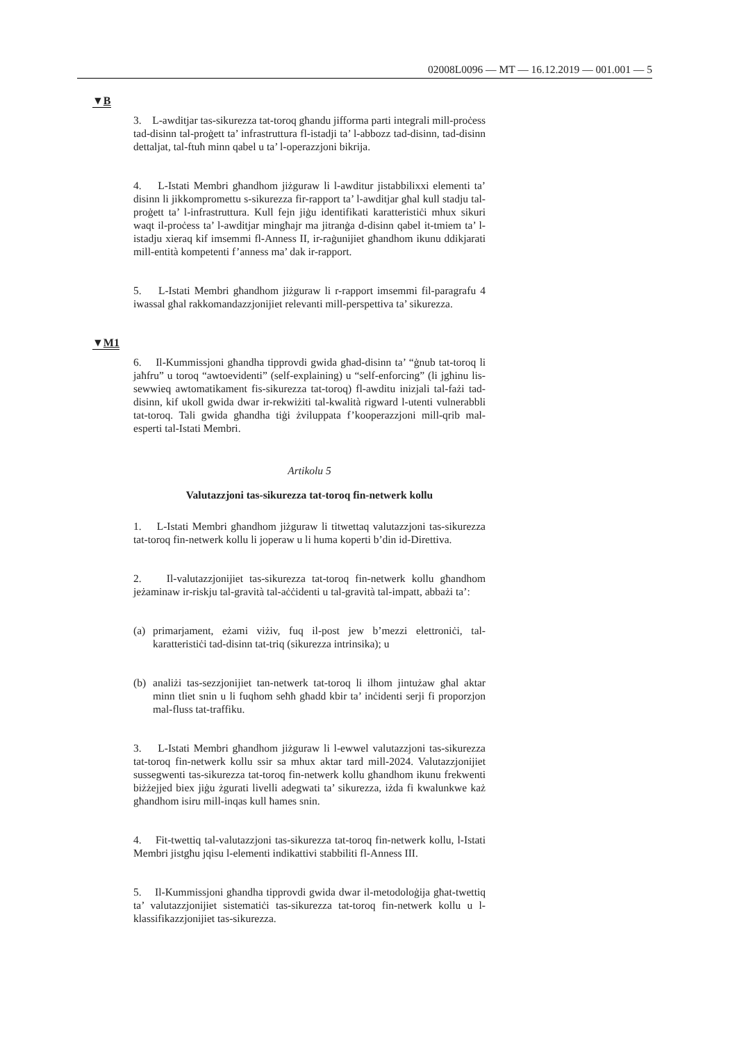02008L0096 — MT — 16.12.2019 — 001.001 — 5
▼B
3. L-awditjar tas-sikurezza tat-toroq għandu jifforma parti integrali mill-proċess tad-disinn tal-proġett ta’ infrastruttura fl-istadji ta’ l-abbozz tad-disinn, tad-disinn dettaljat, tal-ftuħ minn qabel u ta’ l-operazzjoni bikrija.
4. L-Istati Membri għandhom jiżguraw li l-awditur jistabbilixxi elementi ta’ disinn li jikkompromettu s-sikurezza fir-rapport ta’ l-awditjar għal kull stadju tal-proġett ta’ l-infrastruttura. Kull fejn jiġu identifikati karatteristiċi mhux sikuri waqt il-proċess ta’ l-awditjar mingħajr ma jitranġa d-disinn qabel it-tmiem ta’ l-istadju xieraq kif imsemmi fl-Anness II, ir-raġunijiet għandhom ikunu ddikjarati mill-entità kompetenti f’anness ma’ dak ir-rapport.
5. L-Istati Membri għandhom jiżguraw li r-rapport imsemmi fil-paragrafu 4 iwassal għal rakkomandazzjonijiet relevanti mill-perspettiva ta’ sikurezza.
▼M1
6. Il-Kummissjoni għandha tipprovdi gwida għad-disinn ta’ “ġnub tat-toroq li jaħfru” u toroq “awtoevidenti” (self-explaining) u “self-enforcing” (li jgħinu lis-sewwieq awtomatikament fis-sikurezza tat-toroq) fl-awditu inizjali tal-fażi tad-disinn, kif ukoll gwida dwar ir-rekwiżiti tal-kwalità rigward l-utenti vulnerabbli tat-toroq. Tali gwida għandha tiġi żviluppata f’kooperazzjoni mill-qrib mal-esperti tal-Istati Membri.
Artikolu 5
Valutazzjoni tas-sikurezza tat-toroq fin-netwerk kollu
1. L-Istati Membri għandhom jiżguraw li titwettaq valutazzjoni tas-sikurezza tat-toroq fin-netwerk kollu li joperaw u li huma koperti b’din id-Direttiva.
2. Il-valutazzjonijiet tas-sikurezza tat-toroq fin-netwerk kollu għandhom jeżaminaw ir-riskju tal-gravità tal-aċċidenti u tal-gravità tal-impatt, abbażi ta’:
(a) primarjament, eżami viżiv, fuq il-post jew b’mezzi elettroniċi, tal-karatteristiċi tad-disinn tat-triq (sikurezza intrinsika); u
(b) analiżi tas-sezzjonijiet tan-netwerk tat-toroq li ilhom jintużaw għal aktar minn tliet snin u li fuqhom seħħ għadd kbir ta’ inċidenti serji fi proporzjon mal-fluss tat-traffiku.
3. L-Istati Membri għandhom jiżguraw li l-ewwel valutazzjoni tas-sikurezza tat-toroq fin-netwerk kollu ssir sa mhux aktar tard mill-2024. Valutazzjonijiet sussegwenti tas-sikurezza tat-toroq fin-netwerk kollu għandhom ikunu frekwenti biżżejjed biex jiġu żgurati livelli adegwati ta’ sikurezza, iżda fi kwalunkwe każ għandhom isiru mill-inqas kull ħames snin.
4. Fit-twettiq tal-valutazzjoni tas-sikurezza tat-toroq fin-netwerk kollu, l-Istati Membri jistgħu jqisu l-elementi indikattivi stabbiliti fl-Anness III.
5. Il-Kummissjoni għandha tipprovdi gwida dwar il-metodoloġija għat-twettiq ta’ valutazzjonijiet sistematiċi tas-sikurezza tat-toroq fin-netwerk kollu u l-klassifikazzjonijiet tas-sikurezza.